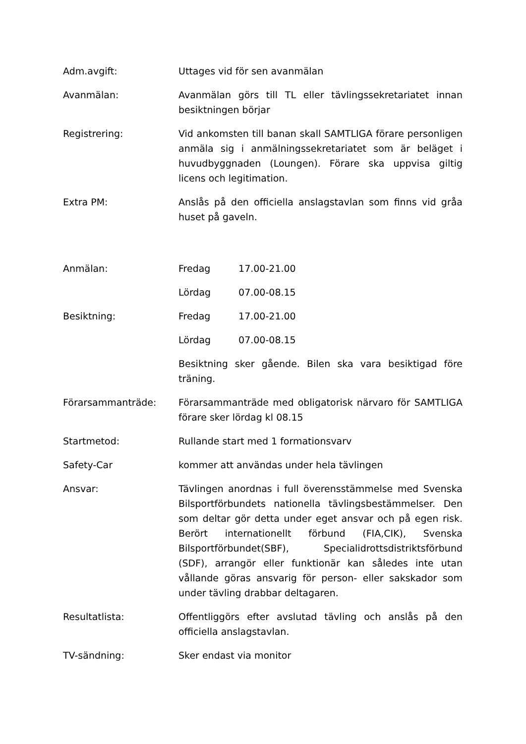Adm.avgift: Uttages vid för sen avanmälan
Avanmälan: Avanmälan görs till TL eller tävlingssekretariatet innan besiktningen börjar
Registrering: Vid ankomsten till banan skall SAMTLIGA förare personligen anmäla sig i anmälningssekretariatet som är beläget i huvudbyggnaden (Loungen). Förare ska uppvisa giltig licens och legitimation.
Extra PM: Anslås på den officiella anslagstavlan som finns vid gråa huset på gaveln.
Anmälan: Fredag 17.00-21.00
Lördag 07.00-08.15
Besiktning: Fredag 17.00-21.00
Lördag 07.00-08.15
Besiktning sker gående. Bilen ska vara besiktigad före träning.
Förarsammanträde: Förarsammanträde med obligatorisk närvaro för SAMTLIGA förare sker lördag kl 08.15
Startmetod: Rullande start med 1 formationsvarv
Safety-Car kommer att användas under hela tävlingen
Ansvar: Tävlingen anordnas i full överensstämmelse med Svenska Bilsportförbundets nationella tävlingsbestämmelser. Den som deltar gör detta under eget ansvar och på egen risk. Berört internationellt förbund (FIA,CIK), Svenska Bilsportförbundet(SBF), Specialidrottsdistriktsförbund (SDF), arrangör eller funktionär kan således inte utan vållande göras ansvarig för person- eller sakskador som under tävling drabbar deltagaren.
Resultatlista: Offentliggörs efter avslutad tävling och anslås på den officiella anslagstavlan.
TV-sändning: Sker endast via monitor